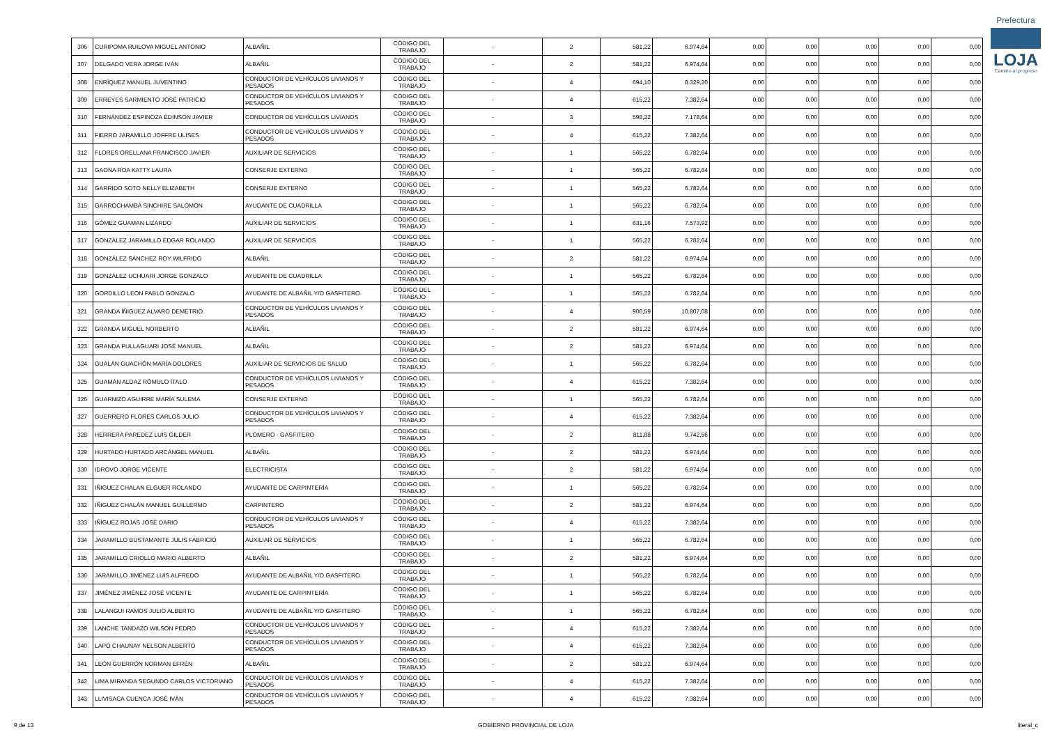Prefectura
LOJA
Camino al progreso
| 306 | CURIPOMA RUILOVA MIGUEL ANTONIO | ALBAÑIL | CÓDIGO DEL TRABAJO | - | 2 | 581,22 | 6.974,64 | 0,00 | 0,00 | 0,00 | 0,00 | 0,00 |
| 307 | DELGADO VERA JORGE IVÁN | ALBAÑIL | CÓDIGO DEL TRABAJO | - | 2 | 581,22 | 6.974,64 | 0,00 | 0,00 | 0,00 | 0,00 | 0,00 |
| 308 | ENRÍQUEZ MANUEL JUVENTINO | CONDUCTOR DE VEHÍCULOS LIVIANOS Y PESADOS | CÓDIGO DEL TRABAJO | - | 4 | 694,10 | 8.329,20 | 0,00 | 0,00 | 0,00 | 0,00 | 0,00 |
| 309 | ERREYES SARMIENTO JOSÉ PATRICIO | CONDUCTOR DE VEHÍCULOS LIVIANOS Y PESADOS | CÓDIGO DEL TRABAJO | - | 4 | 615,22 | 7.382,64 | 0,00 | 0,00 | 0,00 | 0,00 | 0,00 |
| 310 | FERNÁNDEZ ESPINOZA ÉDINSON JAVIER | CONDUCTOR DE VEHÍCULOS LIVIANOS | CÓDIGO DEL TRABAJO | - | 3 | 598,22 | 7.178,64 | 0,00 | 0,00 | 0,00 | 0,00 | 0,00 |
| 311 | FIERRO JARAMILLO JOFFRE ULISES | CONDUCTOR DE VEHÍCULOS LIVIANOS Y PESADOS | CÓDIGO DEL TRABAJO | - | 4 | 615,22 | 7.382,64 | 0,00 | 0,00 | 0,00 | 0,00 | 0,00 |
| 312 | FLORES ORELLANA FRANCISCO JAVIER | AUXILIAR DE SERVICIOS | CÓDIGO DEL TRABAJO | - | 1 | 565,22 | 6.782,64 | 0,00 | 0,00 | 0,00 | 0,00 | 0,00 |
| 313 | GAONA ROA KATTY LAURA | CONSERJE EXTERNO | CÓDIGO DEL TRABAJO | - | 1 | 565,22 | 6.782,64 | 0,00 | 0,00 | 0,00 | 0,00 | 0,00 |
| 314 | GARRIDO SOTO NELLY ELIZABETH | CONSERJE EXTERNO | CÓDIGO DEL TRABAJO | - | 1 | 565,22 | 6.782,64 | 0,00 | 0,00 | 0,00 | 0,00 | 0,00 |
| 315 | GARROCHAMBA SINCHIRE SALOMON | AYUDANTE DE CUADRILLA | CÓDIGO DEL TRABAJO | - | 1 | 565,22 | 6.782,64 | 0,00 | 0,00 | 0,00 | 0,00 | 0,00 |
| 316 | GÓMEZ GUAMAN LIZARDO | AUXILIAR DE SERVICIOS | CÓDIGO DEL TRABAJO | - | 1 | 631,16 | 7.573,92 | 0,00 | 0,00 | 0,00 | 0,00 | 0,00 |
| 317 | GONZÁLEZ JARAMILLO ÉDGAR ROLANDO | AUXILIAR DE SERVICIOS | CÓDIGO DEL TRABAJO | - | 1 | 565,22 | 6.782,64 | 0,00 | 0,00 | 0,00 | 0,00 | 0,00 |
| 318 | GONZÁLEZ SÁNCHEZ ROY WILFRIDO | ALBAÑIL | CÓDIGO DEL TRABAJO | - | 2 | 581,22 | 6.974,64 | 0,00 | 0,00 | 0,00 | 0,00 | 0,00 |
| 319 | GONZÁLEZ UCHUARI JORGE GONZALO | AYUDANTE DE CUADRILLA | CÓDIGO DEL TRABAJO | - | 1 | 565,22 | 6.782,64 | 0,00 | 0,00 | 0,00 | 0,00 | 0,00 |
| 320 | GORDILLO LEON PABLO GONZALO | AYUDANTE DE ALBAÑIL Y/O GASFITERO | CÓDIGO DEL TRABAJO | - | 1 | 565,22 | 6.782,64 | 0,00 | 0,00 | 0,00 | 0,00 | 0,00 |
| 321 | GRANDA ÍÑIGUEZ ALVARO DEMETRIO | CONDUCTOR DE VEHÍCULOS LIVIANOS Y PESADOS | CÓDIGO DEL TRABAJO | - | 4 | 900,59 | 10.807,08 | 0,00 | 0,00 | 0,00 | 0,00 | 0,00 |
| 322 | GRANDA MIGUEL NORBERTO | ALBAÑIL | CÓDIGO DEL TRABAJO | - | 2 | 581,22 | 6.974,64 | 0,00 | 0,00 | 0,00 | 0,00 | 0,00 |
| 323 | GRANDA PULLAGUARI JOSÉ MANUEL | ALBAÑIL | CÓDIGO DEL TRABAJO | - | 2 | 581,22 | 6.974,64 | 0,00 | 0,00 | 0,00 | 0,00 | 0,00 |
| 324 | GUALÁN GUACHÓN MARÍA DOLORES | AUXILIAR DE SERVICIOS DE SALUD | CÓDIGO DEL TRABAJO | - | 1 | 565,22 | 6.782,64 | 0,00 | 0,00 | 0,00 | 0,00 | 0,00 |
| 325 | GUAMÁN ALDAZ RÓMULO ÍTALO | CONDUCTOR DE VEHÍCULOS LIVIANOS Y PESADOS | CÓDIGO DEL TRABAJO | - | 4 | 615,22 | 7.382,64 | 0,00 | 0,00 | 0,00 | 0,00 | 0,00 |
| 326 | GUARNIZO AGUIRRE MARÍA SULEMA | CONSERJE EXTERNO | CÓDIGO DEL TRABAJO | - | 1 | 565,22 | 6.782,64 | 0,00 | 0,00 | 0,00 | 0,00 | 0,00 |
| 327 | GUERRERO FLORES CARLOS JULIO | CONDUCTOR DE VEHÍCULOS LIVIANOS Y PESADOS | CÓDIGO DEL TRABAJO | - | 4 | 615,22 | 7.382,64 | 0,00 | 0,00 | 0,00 | 0,00 | 0,00 |
| 328 | HERRERA PAREDEZ LUIS GILDER | PLOMERO - GASFITERO | CÓDIGO DEL TRABAJO | - | 2 | 811,88 | 9.742,56 | 0,00 | 0,00 | 0,00 | 0,00 | 0,00 |
| 329 | HURTADO HURTADO ARCÁNGEL MANUEL | ALBAÑIL | CÓDIGO DEL TRABAJO | - | 2 | 581,22 | 6.974,64 | 0,00 | 0,00 | 0,00 | 0,00 | 0,00 |
| 330 | IDROVO JORGE VICENTE | ELECTRICISTA | CÓDIGO DEL TRABAJO | - | 2 | 581,22 | 6.974,64 | 0,00 | 0,00 | 0,00 | 0,00 | 0,00 |
| 331 | IÑIGUEZ CHALAN ELGUER ROLANDO | AYUDANTE DE CARPINTERÍA | CÓDIGO DEL TRABAJO | - | 1 | 565,22 | 6.782,64 | 0,00 | 0,00 | 0,00 | 0,00 | 0,00 |
| 332 | IÑIGUEZ CHALÁN MANUEL GUILLERMO | CARPINTERO | CÓDIGO DEL TRABAJO | - | 2 | 581,22 | 6.974,64 | 0,00 | 0,00 | 0,00 | 0,00 | 0,00 |
| 333 | IÑÍGUEZ ROJAS JOSÉ DARIO | CONDUCTOR DE VEHÍCULOS LIVIANOS Y PESADOS | CÓDIGO DEL TRABAJO | - | 4 | 615,22 | 7.382,64 | 0,00 | 0,00 | 0,00 | 0,00 | 0,00 |
| 334 | JARAMILLO BUSTAMANTE JULIS FABRICIO | AUXILIAR DE SERVICIOS | CÓDIGO DEL TRABAJO | - | 1 | 565,22 | 6.782,64 | 0,00 | 0,00 | 0,00 | 0,00 | 0,00 |
| 335 | JARAMILLO CRIOLLO MARIO ALBERTO | ALBAÑIL | CÓDIGO DEL TRABAJO | - | 2 | 581,22 | 6.974,64 | 0,00 | 0,00 | 0,00 | 0,00 | 0,00 |
| 336 | JARAMILLO JIMÉNEZ LUIS ALFREDO | AYUDANTE DE ALBAÑIL Y/O GASFITERO | CÓDIGO DEL TRABAJO | - | 1 | 565,22 | 6.782,64 | 0,00 | 0,00 | 0,00 | 0,00 | 0,00 |
| 337 | JIMÉNEZ JIMÉNEZ JOSÉ VICENTE | AYUDANTE DE CARPINTERÍA | CÓDIGO DEL TRABAJO | - | 1 | 565,22 | 6.782,64 | 0,00 | 0,00 | 0,00 | 0,00 | 0,00 |
| 338 | LALANGUI RAMOS JULIO ALBERTO | AYUDANTE DE ALBAÑIL Y/O GASFITERO | CÓDIGO DEL TRABAJO | - | 1 | 565,22 | 6.782,64 | 0,00 | 0,00 | 0,00 | 0,00 | 0,00 |
| 339 | LANCHE TANDAZO WILSON PEDRO | CONDUCTOR DE VEHÍCULOS LIVIANOS Y PESADOS | CÓDIGO DEL TRABAJO | - | 4 | 615,22 | 7.382,64 | 0,00 | 0,00 | 0,00 | 0,00 | 0,00 |
| 340 | LAPO CHAUNAY NELSON ALBERTO | CONDUCTOR DE VEHÍCULOS LIVIANOS Y PESADOS | CÓDIGO DEL TRABAJO | - | 4 | 615,22 | 7.382,64 | 0,00 | 0,00 | 0,00 | 0,00 | 0,00 |
| 341 | LEÓN GUERRÓN NORMAN EFRÉN | ALBAÑIL | CÓDIGO DEL TRABAJO | - | 2 | 581,22 | 6.974,64 | 0,00 | 0,00 | 0,00 | 0,00 | 0,00 |
| 342 | LIMA MIRANDA SEGUNDO CARLOS VICTORIANO | CONDUCTOR DE VEHÍCULOS LIVIANOS Y PESADOS | CÓDIGO DEL TRABAJO | - | 4 | 615,22 | 7.382,64 | 0,00 | 0,00 | 0,00 | 0,00 | 0,00 |
| 343 | LLIVISACA CUENCA JOSÉ IVÁN | CONDUCTOR DE VEHÍCULOS LIVIANOS Y PESADOS | CÓDIGO DEL TRABAJO | - | 4 | 615,22 | 7.382,64 | 0,00 | 0,00 | 0,00 | 0,00 | 0,00 |
9 de 13 GOBIERNO PROVINCIAL DE LOJA literal_c